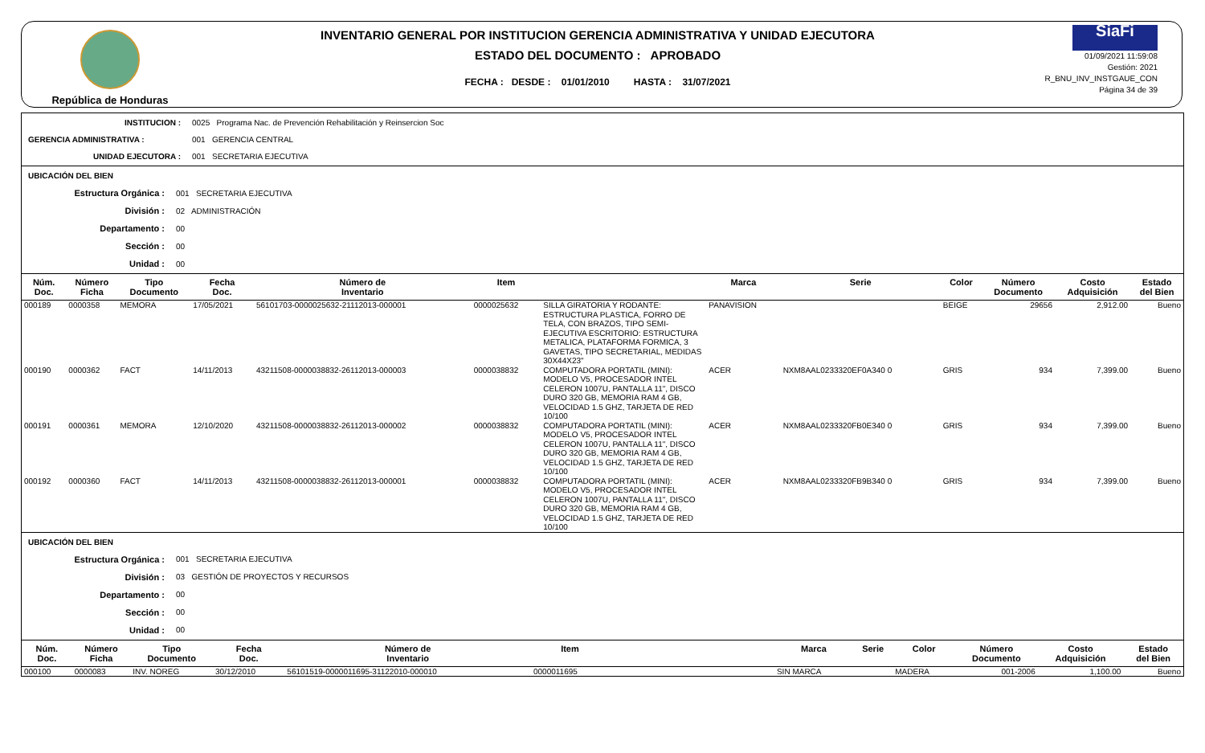República de Honduras
INVENTARIO GENERAL POR INSTITUCION GERENCIA ADMINISTRATIVA Y UNIDAD EJECUTORA
ESTADO DEL DOCUMENTO : APROBADO
FECHA : DESDE : 01/01/2010 HASTA : 31/07/2021
SiaFi
01/09/2021 11:59:08
Gestión: 2021
R_BNU_INV_INSTGAUE_CON
Página 34 de 39
| INSTITUCION : | 0025 Programa Nac. de Prevención Rehabilitación y Reinsercion Soc |
| GERENCIA ADMINISTRATIVA : | 001 GERENCIA CENTRAL |
| UNIDAD EJECUTORA : | 001 SECRETARIA EJECUTIVA |
| UBICACIÓN DEL BIEN | |
| Estructura Orgánica : | 001 SECRETARIA EJECUTIVA |
| División : | 02 ADMINISTRACIÓN |
| Departamento : | 00 |
| Sección : | 00 |
| Unidad : | 00 |
| Núm. Doc. | Número Ficha | Tipo Documento | Fecha Doc. | Número de Inventario | Item | | Marca | Serie | Color | Número Documento | Costo Adquisición | Estado del Bien |
| --- | --- | --- | --- | --- | --- | --- | --- | --- | --- | --- | --- | --- |
| 000189 | 0000358 | MEMORA | 17/05/2021 | 56101703-0000025632-21112013-000001 | 0000025632 | SILLA GIRATORIA Y RODANTE: ESTRUCTURA PLASTICA, FORRO DE TELA, CON BRAZOS, TIPO SEMI-EJECUTIVA ESCRITORIO: ESTRUCTURA METALICA, PLATAFORMA FORMICA, 3 GAVETAS, TIPO SECRETARIAL, MEDIDAS 30X44X23" | PANAVISION | | BEIGE | 29656 | 2,912.00 | Bueno |
| 000190 | 0000362 | FACT | 14/11/2013 | 43211508-0000038832-26112013-000003 | 0000038832 | COMPUTADORA PORTATIL (MINI): MODELO V5, PROCESADOR INTEL CELERON 1007U, PANTALLA 11", DISCO DURO 320 GB, MEMORIA RAM 4 GB, VELOCIDAD 1.5 GHZ, TARJETA DE RED 10/100 | ACER | NXM8AAL0233320EF0A340 0 | GRIS | 934 | 7,399.00 | Bueno |
| 000191 | 0000361 | MEMORA | 12/10/2020 | 43211508-0000038832-26112013-000002 | 0000038832 | COMPUTADORA PORTATIL (MINI): MODELO V5, PROCESADOR INTEL CELERON 1007U, PANTALLA 11", DISCO DURO 320 GB, MEMORIA RAM 4 GB, VELOCIDAD 1.5 GHZ, TARJETA DE RED 10/100 | ACER | NXM8AAL0233320FB0E340 0 | GRIS | 934 | 7,399.00 | Bueno |
| 000192 | 0000360 | FACT | 14/11/2013 | 43211508-0000038832-26112013-000001 | 0000038832 | COMPUTADORA PORTATIL (MINI): MODELO V5, PROCESADOR INTEL CELERON 1007U, PANTALLA 11", DISCO DURO 320 GB, MEMORIA RAM 4 GB, VELOCIDAD 1.5 GHZ, TARJETA DE RED 10/100 | ACER | NXM8AAL0233320FB9B340 0 | GRIS | 934 | 7,399.00 | Bueno |
| UBICACIÓN DEL BIEN | |
| Estructura Orgánica : | 001 SECRETARIA EJECUTIVA |
| División : | 03 GESTIÓN DE PROYECTOS Y RECURSOS |
| Departamento : | 00 |
| Sección : | 00 |
| Unidad : | 00 |
| Núm. Doc. | Número Ficha | Tipo Documento | Fecha Doc. | Número de Inventario | Item | | Marca | Serie | Color | Número Documento | Costo Adquisición | Estado del Bien |
| --- | --- | --- | --- | --- | --- | --- | --- | --- | --- | --- | --- | --- |
| 000100 | 0000083 | INV. NOREG | 30/12/2010 | 56101519-0000011695-31122010-000010 | 0000011695 | | SIN MARCA | | MADERA | 001-2006 | 1,100.00 | Bueno |